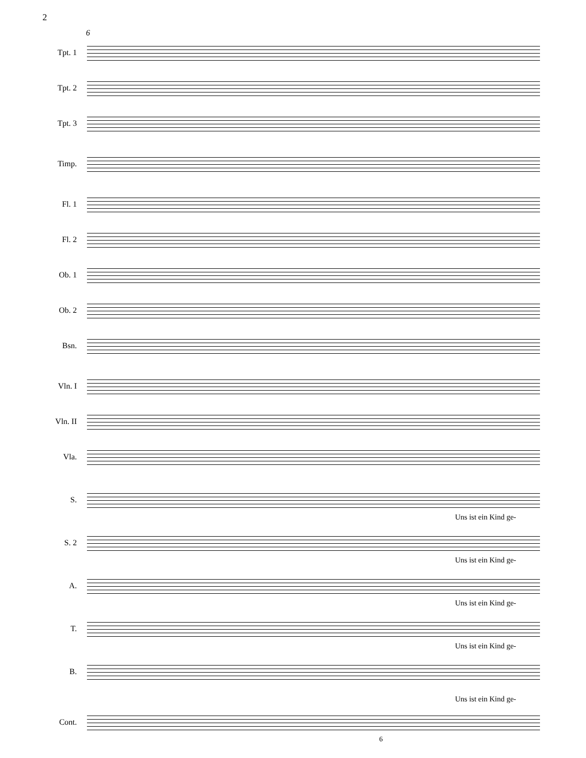2
6
Tpt. 1
Tpt. 2
Tpt. 3
Timp.
Fl. 1
Fl. 2
Ob. 1
Ob. 2
Bsn.
Vln. I
Vln. II
Vla.
S.
Uns ist ein Kind ge-
S. 2
Uns ist ein Kind ge-
A.
Uns ist ein Kind ge-
T.
Uns ist ein Kind ge-
B.
Uns ist ein Kind ge-
Cont.
6